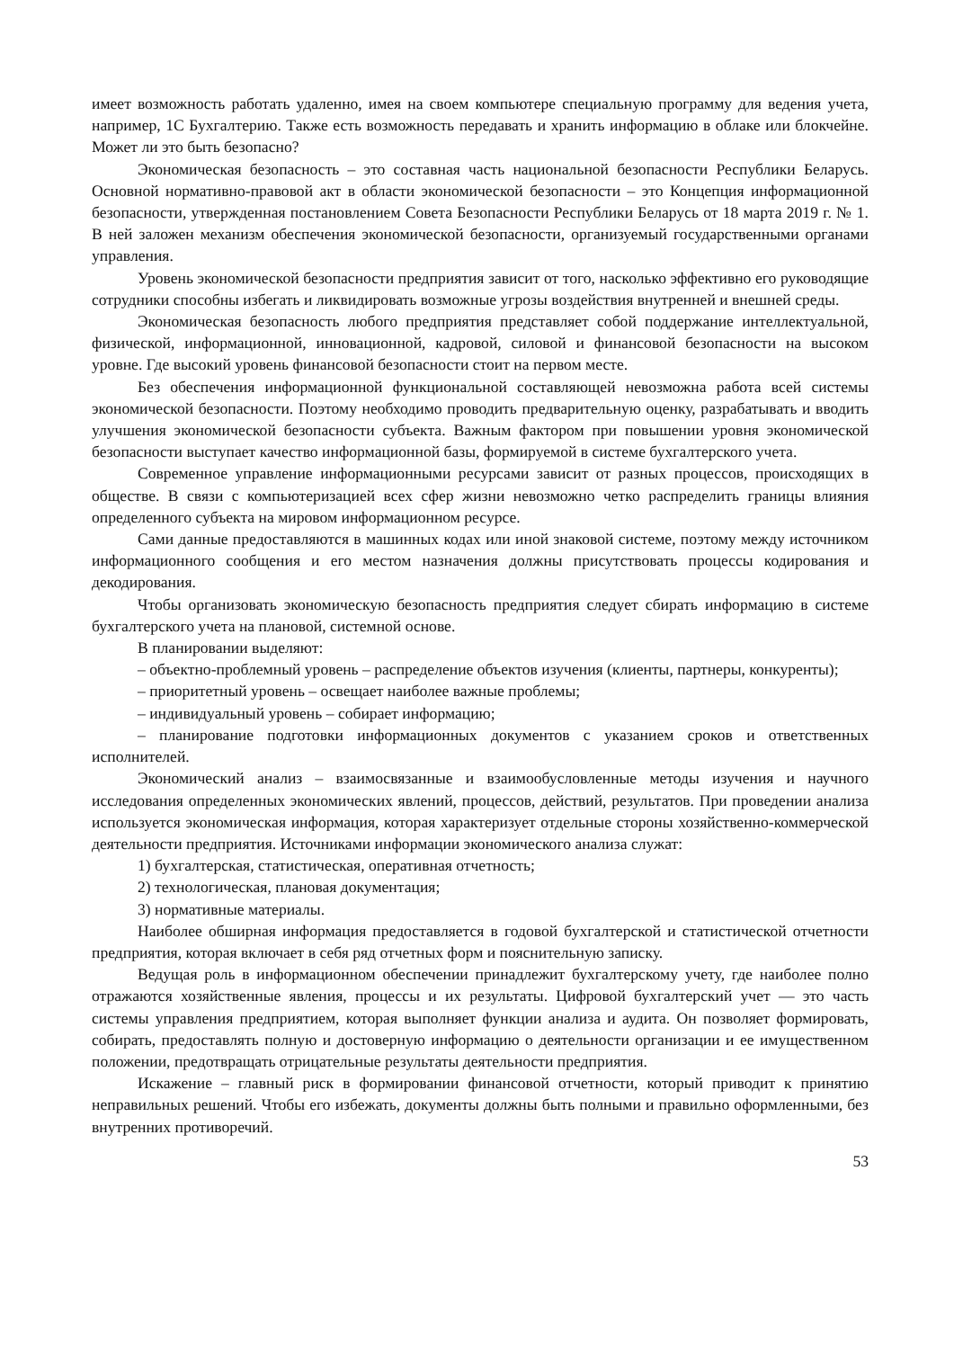имеет возможность работать удаленно, имея на своем компьютере специальную программу для ведения учета, например, 1С Бухгалтерию. Также есть возможность передавать и хранить информацию в облаке или блокчейне. Может ли это быть безопасно?
Экономическая безопасность – это составная часть национальной безопасности Республики Беларусь. Основной нормативно-правовой акт в области экономической безопасности – это Концепция информационной безопасности, утвержденная постановлением Совета Безопасности Республики Беларусь от 18 марта 2019 г. № 1. В ней заложен механизм обеспечения экономической безопасности, организуемый государственными органами управления.
Уровень экономической безопасности предприятия зависит от того, насколько эффективно его руководящие сотрудники способны избегать и ликвидировать возможные угрозы воздействия внутренней и внешней среды.
Экономическая безопасность любого предприятия представляет собой поддержание интеллектуальной, физической, информационной, инновационной, кадровой, силовой и финансовой безопасности на высоком уровне. Где высокий уровень финансовой безопасности стоит на первом месте.
Без обеспечения информационной функциональной составляющей невозможна работа всей системы экономической безопасности. Поэтому необходимо проводить предварительную оценку, разрабатывать и вводить улучшения экономической безопасности субъекта. Важным фактором при повышении уровня экономической безопасности выступает качество информационной базы, формируемой в системе бухгалтерского учета.
Современное управление информационными ресурсами зависит от разных процессов, происходящих в обществе. В связи с компьютеризацией всех сфер жизни невозможно четко распределить границы влияния определенного субъекта на мировом информационном ресурсе.
Сами данные предоставляются в машинных кодах или иной знаковой системе, поэтому между источником информационного сообщения и его местом назначения должны присутствовать процессы кодирования и декодирования.
Чтобы организовать экономическую безопасность предприятия следует сбирать информацию в системе бухгалтерского учета на плановой, системной основе.
В планировании выделяют:
– объектно-проблемный уровень – распределение объектов изучения (клиенты, партнеры, конкуренты);
– приоритетный уровень – освещает наиболее важные проблемы;
– индивидуальный уровень – собирает информацию;
– планирование подготовки информационных документов с указанием сроков и ответственных исполнителей.
Экономический анализ – взаимосвязанные и взаимообусловленные методы изучения и научного исследования определенных экономических явлений, процессов, действий, результатов. При проведении анализа используется экономическая информация, которая характеризует отдельные стороны хозяйственно-коммерческой деятельности предприятия. Источниками информации экономического анализа служат:
1) бухгалтерская, статистическая, оперативная отчетность;
2) технологическая, плановая документация;
3) нормативные материалы.
Наиболее обширная информация предоставляется в годовой бухгалтерской и статистической отчетности предприятия, которая включает в себя ряд отчетных форм и пояснительную записку.
Ведущая роль в информационном обеспечении принадлежит бухгалтерскому учету, где наиболее полно отражаются хозяйственные явления, процессы и их результаты. Цифровой бухгалтерский учет — это часть системы управления предприятием, которая выполняет функции анализа и аудита. Он позволяет формировать, собирать, предоставлять полную и достоверную информацию о деятельности организации и ее имущественном положении, предотвращать отрицательные результаты деятельности предприятия.
Искажение – главный риск в формировании финансовой отчетности, который приводит к принятию неправильных решений. Чтобы его избежать, документы должны быть полными и правильно оформленными, без внутренних противоречий.
53